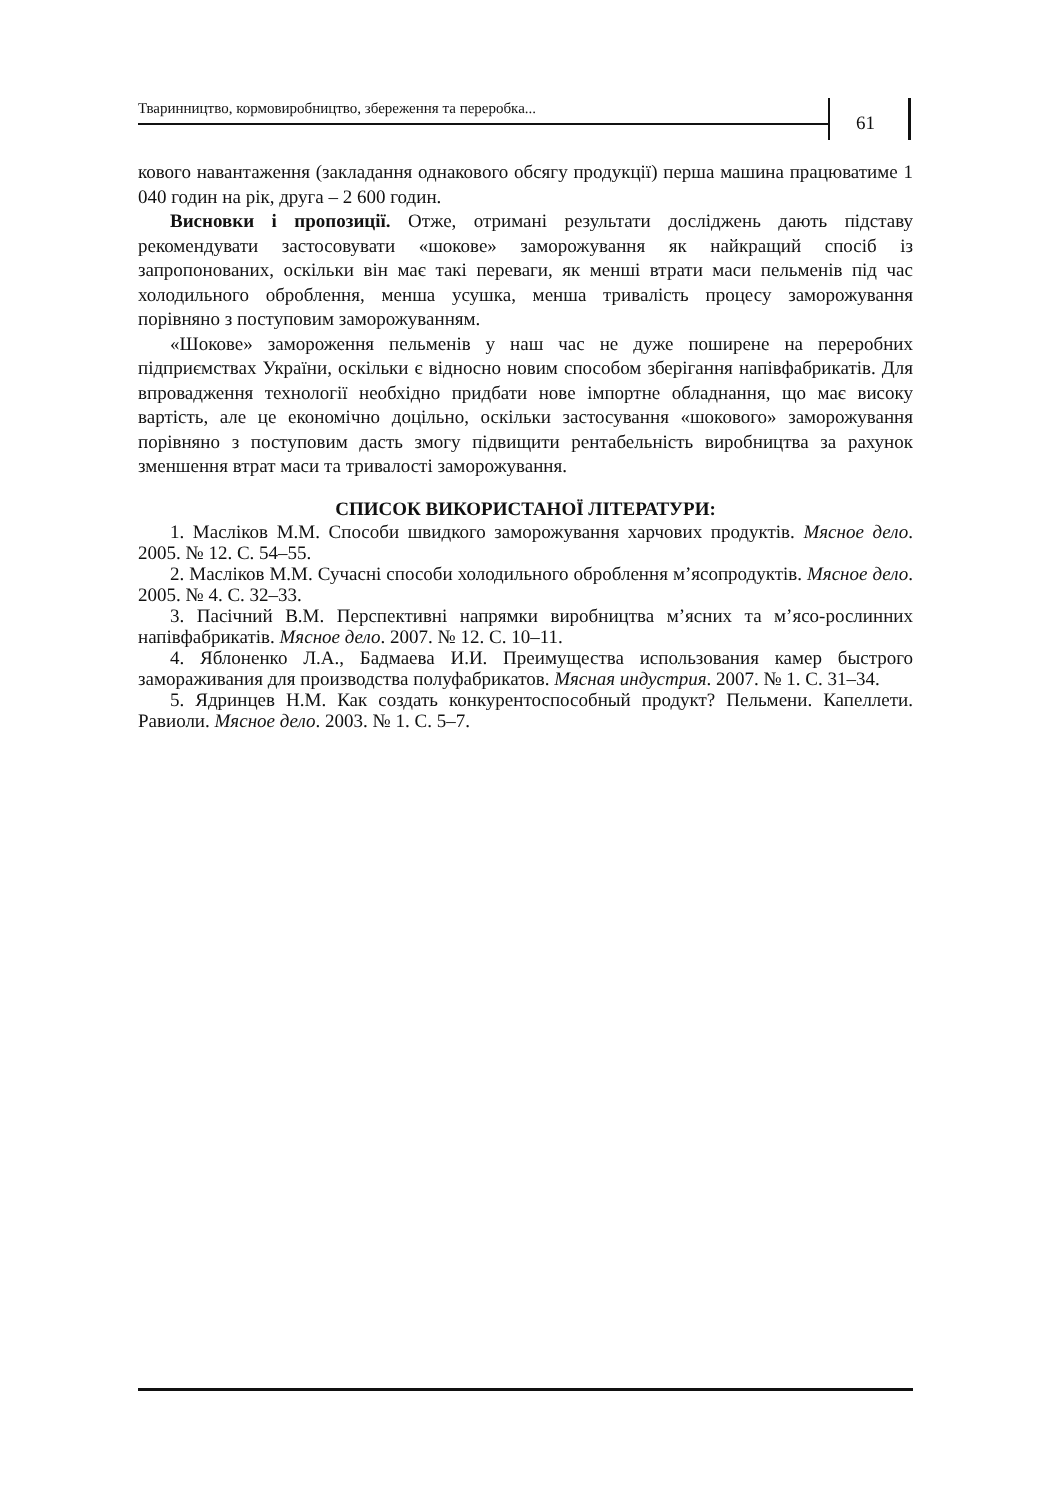Тваринництво, кормовиробництво, збереження та переробка...
61
кового навантаження (закладання однакового обсягу продукції) перша машина працюватиме 1 040 годин на рік, друга – 2 600 годин.
Висновки і пропозиції. Отже, отримані результати досліджень дають підставу рекомендувати застосовувати «шокове» заморожування як найкращий спосіб із запропонованих, оскільки він має такі переваги, як менші втрати маси пельменів під час холодильного оброблення, менша усушка, менша тривалість процесу заморожування порівняно з поступовим заморожуванням.
«Шокове» замороження пельменів у наш час не дуже поширене на переробних підприємствах України, оскільки є відносно новим способом зберігання напівфабрикатів. Для впровадження технології необхідно придбати нове імпортне обладнання, що має високу вартість, але це економічно доцільно, оскільки застосування «шокового» заморожування порівняно з поступовим дасть змогу підвищити рентабельність виробництва за рахунок зменшення втрат маси та тривалості заморожування.
СПИСОК ВИКОРИСТАНОЇ ЛІТЕРАТУРИ:
1. Масліков М.М. Способи швидкого заморожування харчових продуктів. Мясное дело. 2005. № 12. С. 54–55.
2. Масліков М.М. Сучасні способи холодильного оброблення м’ясопродуктів. Мясное дело. 2005. № 4. С. 32–33.
3. Пасічний В.М. Перспективні напрямки виробництва м’ясних та м’ясо-рослинних напівфабрикатів. Мясное дело. 2007. № 12. С. 10–11.
4. Яблоненко Л.А., Бадмаева И.И. Преимущества использования камер быстрого замораживания для производства полуфабрикатов. Мясная индустрия. 2007. № 1. С. 31–34.
5. Ядринцев Н.М. Как создать конкурентоспособный продукт? Пельмени. Капеллети. Равиоли. Мясное дело. 2003. № 1. С. 5–7.